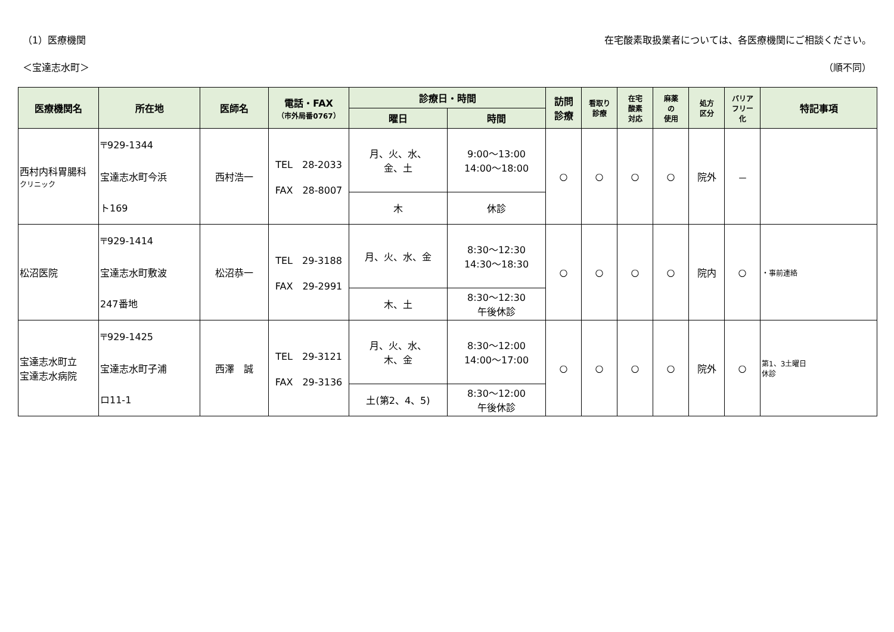（1）医療機関 在宅酸素取扱業者については、各医療機関にご相談ください。
＜宝達志水町＞ （順不同）
| 医療機関名 | 所在地 | 医師名 | 電話・FAX （市外局番0767） | 診療日・時間 | | 訪問 診療 | 看取り 診療 | 在宅 酸素 対応 | 麻薬 の 使用 | 処方 区分 | バリア フリー 化 | 特記事項 |
| --- | --- | --- | --- | --- | --- | --- | --- | --- | --- | --- | --- | --- |
| | | | | 曜日 | 時間 | | | | | | | |
| 西村内科胃腸科 クリニック | 〒929-1344 宝達志水町今浜 ト169 | 西村浩一 | TEL 28-2033 FAX 28-8007 | 月、火、水、 金、土 | 9:00～13:00 14:00～18:00 | ○ | ○ | ○ | ○ | 院外 | － | |
| | | | | 木 | 休診 | | | | | | | |
| 松沼医院 | 〒929-1414 宝達志水町敷波 247番地 | 松沼恭一 | TEL 29-3188 FAX 29-2991 | 月、火、水、金 | 8:30～12:30 14:30～18:30 | ○ | ○ | ○ | ○ | 院内 | ○ | ・事前連絡 |
| | | | | 木、土 | 8:30～12:30 午後休診 | | | | | | | |
| 宝達志水町立 宝達志水病院 | 〒929-1425 宝達志水町子浦 ロ11-1 | 西澤 誠 | TEL 29-3121 FAX 29-3136 | 月、火、水、 木、金 | 8:30～12:00 14:00～17:00 | ○ | ○ | ○ | ○ | 院外 | ○ | 第1、3土曜日 休診 |
| | | | | 土(第2、4、5) | 8:30～12:00 午後休診 | | | | | | | |